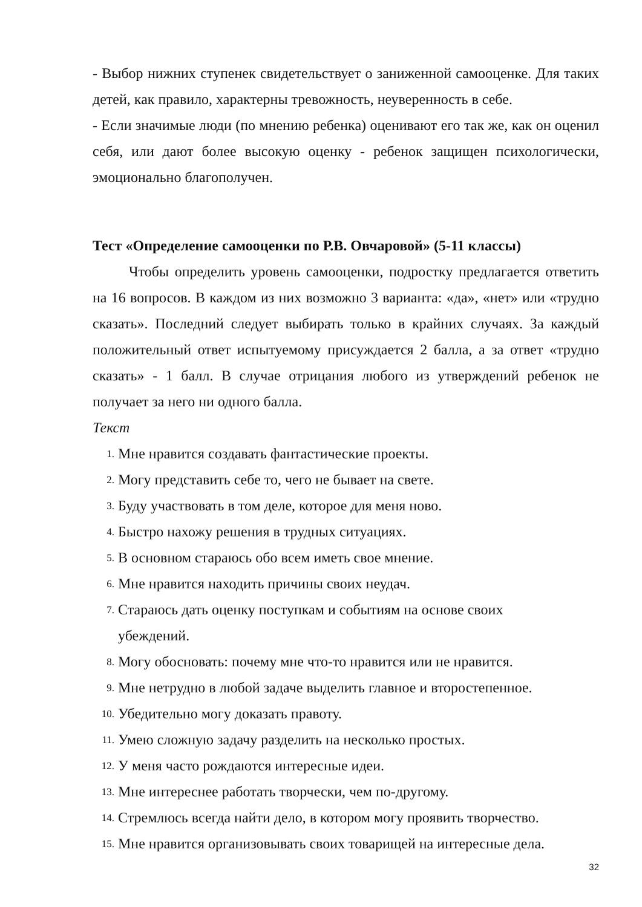- Выбор нижних ступенек свидетельствует о заниженной самооценке. Для таких детей, как правило, характерны тревожность, неуверенность в себе.
- Если значимые люди (по мнению ребенка) оценивают его так же, как он оценил себя, или дают более высокую оценку - ребенок защищен психологически, эмоционально благополучен.
Тест «Определение самооценки по Р.В. Овчаровой» (5-11 классы)
Чтобы определить уровень самооценки, подростку предлагается ответить на 16 вопросов. В каждом из них возможно 3 варианта: «да», «нет» или «трудно сказать». Последний следует выбирать только в крайних случаях. За каждый положительный ответ испытуемому присуждается 2 балла, а за ответ «трудно сказать» - 1 балл. В случае отрицания любого из утверждений ребенок не получает за него ни одного балла.
Текст
1. Мне нравится создавать фантастические проекты.
2. Могу представить себе то, чего не бывает на свете.
3. Буду участвовать в том деле, которое для меня ново.
4. Быстро нахожу решения в трудных ситуациях.
5. В основном стараюсь обо всем иметь свое мнение.
6. Мне нравится находить причины своих неудач.
7. Стараюсь дать оценку поступкам и событиям на основе своих
убеждений.
8. Могу обосновать: почему мне что-то нравится или не нравится.
9. Мне нетрудно в любой задаче выделить главное и второстепенное.
10. Убедительно могу доказать правоту.
11. Умею сложную задачу разделить на несколько простых.
12. У меня часто рождаются интересные идеи.
13. Мне интереснее работать творчески, чем по-другому.
14. Стремлюсь всегда найти дело, в котором могу проявить творчество.
15. Мне нравится организовывать своих товарищей на интересные дела.
32